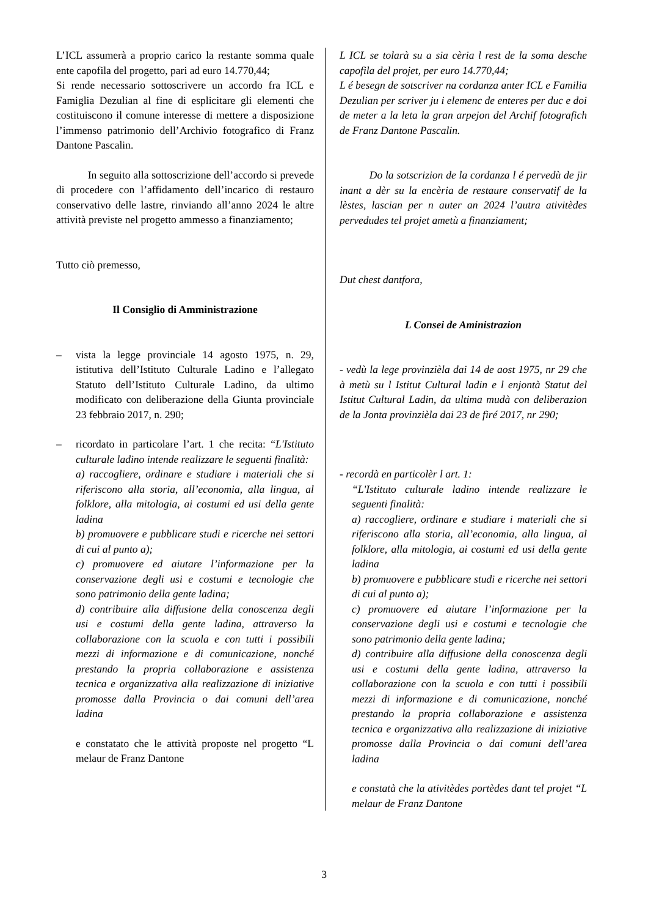L’ICL assumerà a proprio carico la restante somma quale ente capofila del progetto, pari ad euro 14.770,44;
Si rende necessario sottoscrivere un accordo fra ICL e Famiglia Dezulian al fine di esplicitare gli elementi che costituiscono il comune interesse di mettere a disposizione l’immenso patrimonio dell’Archivio fotografico di Franz Dantone Pascalin.
In seguito alla sottoscrizione dell’accordo si prevede di procedere con l’affidamento dell’incarico di restauro conservativo delle lastre, rinviando all’anno 2024 le altre attività previste nel progetto ammesso a finanziamento;
Tutto ciò premesso,
Il Consiglio di Amministrazione
– vista la legge provinciale 14 agosto 1975, n. 29, istitutiva dell’Istituto Culturale Ladino e l’allegato Statuto dell’Istituto Culturale Ladino, da ultimo modificato con deliberazione della Giunta provinciale 23 febbraio 2017, n. 290;
– ricordato in particolare l’art. 1 che recita: “L'Istituto culturale ladino intende realizzare le seguenti finalità:
a) raccogliere, ordinare e studiare i materiali che si riferiscono alla storia, all’economia, alla lingua, al folklore, alla mitologia, ai costumi ed usi della gente ladina
b) promuovere e pubblicare studi e ricerche nei settori di cui al punto a);
c) promuovere ed aiutare l’informazione per la conservazione degli usi e costumi e tecnologie che sono patrimonio della gente ladina;
d) contribuire alla diffusione della conoscenza degli usi e costumi della gente ladina, attraverso la collaborazione con la scuola e con tutti i possibili mezzi di informazione e di comunicazione, nonché prestando la propria collaborazione e assistenza tecnica e organizzativa alla realizzazione di iniziative promosse dalla Provincia o dai comuni dell’area ladina
e constatato che le attività proposte nel progetto “L melaur de Franz Dantone
L ICL se tolarà su a sia cèria l rest de la soma desche capofila del projet, per euro 14.770,44;
L é besegn de sotscriver na cordanza anter ICL e Familia Dezulian per scriver ju i elemenc de enteres per duc e doi de meter a la leta la gran arpejon del Archif fotografich de Franz Dantone Pascalin.
Do la sotscrizion de la cordanza l é pervedù de jir inant a dèr su la encèria de restaure conservatif de la lèstes, lascian per n auter an 2024 l’autra ativitèdes pervedudes tel projet ametù a finanziament;
Dut chest dantfora,
L Consei de Aministrazion
- vedù la lege provinzièla dai 14 de aost 1975, nr 29 che à metù su l Istitut Cultural ladin e l enjontà Statut del Istitut Cultural Ladin, da ultima mudà con deliberazion de la Jonta provinzièla dai 23 de firé 2017, nr 290;
- recordà en particolèr l art. 1:
“L'Istituto culturale ladino intende realizzare le seguenti finalità:
a) raccogliere, ordinare e studiare i materiali che si riferiscono alla storia, all’economia, alla lingua, al folklore, alla mitologia, ai costumi ed usi della gente ladina
b) promuovere e pubblicare studi e ricerche nei settori di cui al punto a);
c) promuovere ed aiutare l’informazione per la conservazione degli usi e costumi e tecnologie che sono patrimonio della gente ladina;
d) contribuire alla diffusione della conoscenza degli usi e costumi della gente ladina, attraverso la collaborazione con la scuola e con tutti i possibili mezzi di informazione e di comunicazione, nonché prestando la propria collaborazione e assistenza tecnica e organizzativa alla realizzazione di iniziative promosse dalla Provincia o dai comuni dell’area ladina
e constatà che la ativitèdes portèdes dant tel projet “L melaur de Franz Dantone
3